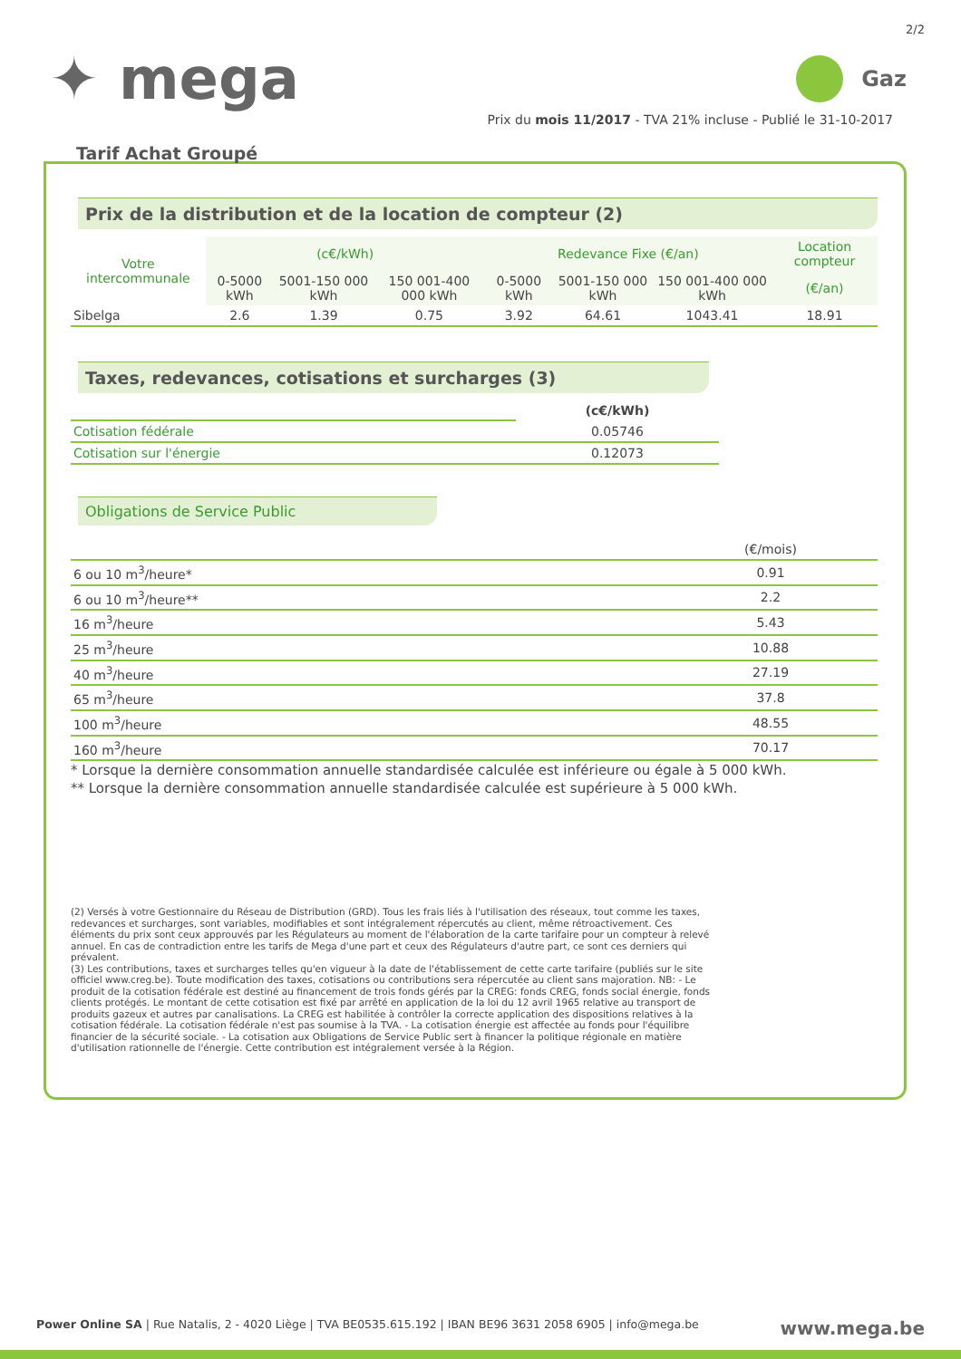2/2
✦ mega
Gaz
Prix du mois 11/2017 - TVA 21% incluse - Publié le 31-10-2017
Tarif Achat Groupé
Prix de la distribution et de la location de compteur (2)
| Votre intercommunale | (c€/kWh) | | | Redevance Fixe (€/an) | | | Location compteur |
| --- | --- | --- | --- | --- | --- | --- | --- |
| | 0-5000 kWh | 5001-150 000 kWh | 150 001-400 000 kWh | 0-5000 kWh | 5001-150 000 kWh | 150 001-400 000 kWh | (€/an) |
| Sibelga | 2.6 | 1.39 | 0.75 | 3.92 | 64.61 | 1043.41 | 18.91 |
Taxes, redevances, cotisations et surcharges (3)
| | (c€/kWh) |
| Cotisation fédérale | 0.05746 |
| Cotisation sur l'énergie | 0.12073 |
Obligations de Service Public
| | (€/mois) |
| 6 ou 10 m<sup>3</sup>/heure* | 0.91 |
| 6 ou 10 m<sup>3</sup>/heure** | 2.2 |
| 16 m<sup>3</sup>/heure | 5.43 |
| 25 m<sup>3</sup>/heure | 10.88 |
| 40 m<sup>3</sup>/heure | 27.19 |
| 65 m<sup>3</sup>/heure | 37.8 |
| 100 m<sup>3</sup>/heure | 48.55 |
| 160 m<sup>3</sup>/heure | 70.17 |
* Lorsque la dernière consommation annuelle standardisée calculée est inférieure ou égale à 5 000 kWh.
** Lorsque la dernière consommation annuelle standardisée calculée est supérieure à 5 000 kWh.
(2) Versés à votre Gestionnaire du Réseau de Distribution (GRD). Tous les frais liés à l'utilisation des réseaux, tout comme les taxes, redevances et surcharges, sont variables, modifiables et sont intégralement répercutés au client, même rétroactivement. Ces éléments du prix sont ceux approuvés par les Régulateurs au moment de l'élaboration de la carte tarifaire pour un compteur à relevé annuel. En cas de contradiction entre les tarifs de Mega d'une part et ceux des Régulateurs d'autre part, ce sont ces derniers qui prévalent.
(3) Les contributions, taxes et surcharges telles qu'en vigueur à la date de l'établissement de cette carte tarifaire (publiés sur le site officiel www.creg.be). Toute modification des taxes, cotisations ou contributions sera répercutée au client sans majoration. NB: - Le produit de la cotisation fédérale est destiné au financement de trois fonds gérés par la CREG: fonds CREG, fonds social énergie, fonds clients protégés. Le montant de cette cotisation est fixé par arrêté en application de la loi du 12 avril 1965 relative au transport de produits gazeux et autres par canalisations. La CREG est habilitée à contrôler la correcte application des dispositions relatives à la cotisation fédérale. La cotisation fédérale n'est pas soumise à la TVA. - La cotisation énergie est affectée au fonds pour l'équilibre financier de la sécurité sociale. - La cotisation aux Obligations de Service Public sert à financer la politique régionale en matière d'utilisation rationnelle de l'énergie. Cette contribution est intégralement versée à la Région.
Power Online SA | Rue Natalis, 2 - 4020 Liège | TVA BE0535.615.192 | IBAN BE96 3631 2058 6905 | info@mega.be
www.mega.be